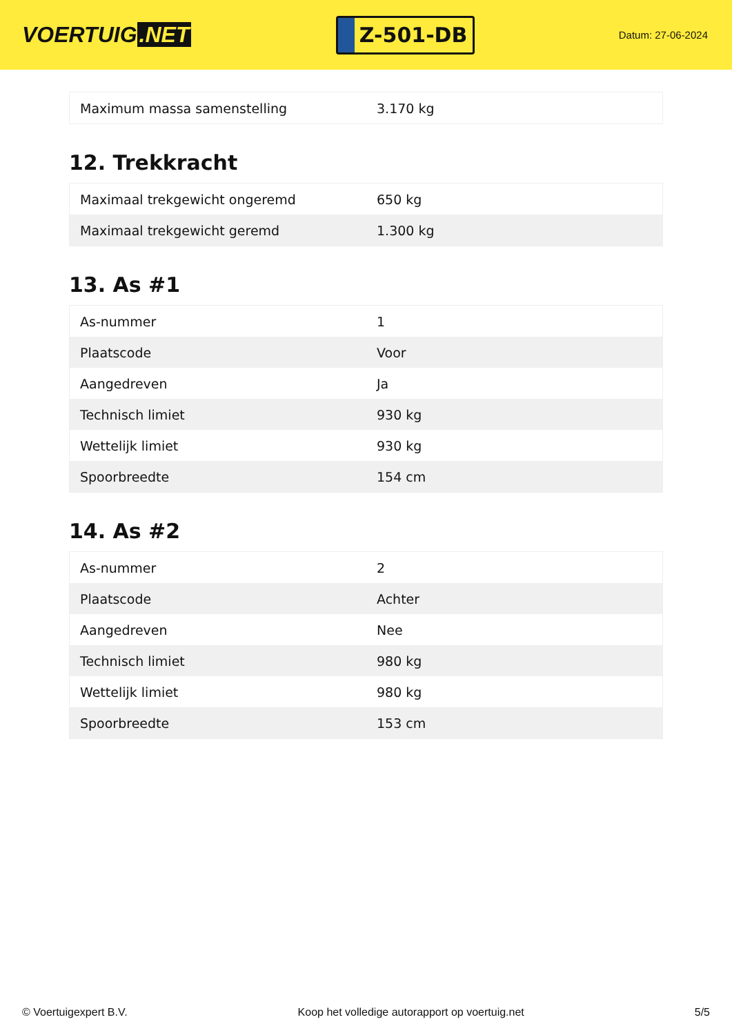VOERTUIG.NET
Z-501-DB
Datum: 27-06-2024
| Maximum massa samenstelling | 3.170 kg |
12. Trekkracht
| Maximaal trekgewicht ongeremd | 650 kg |
| Maximaal trekgewicht geremd | 1.300 kg |
13. As #1
| As-nummer | 1 |
| Plaatscode | Voor |
| Aangedreven | Ja |
| Technisch limiet | 930 kg |
| Wettelijk limiet | 930 kg |
| Spoorbreedte | 154 cm |
14. As #2
| As-nummer | 2 |
| Plaatscode | Achter |
| Aangedreven | Nee |
| Technisch limiet | 980 kg |
| Wettelijk limiet | 980 kg |
| Spoorbreedte | 153 cm |
© Voertuigexpert B.V. Koop het volledige autorapport op voertuig.net 5/5